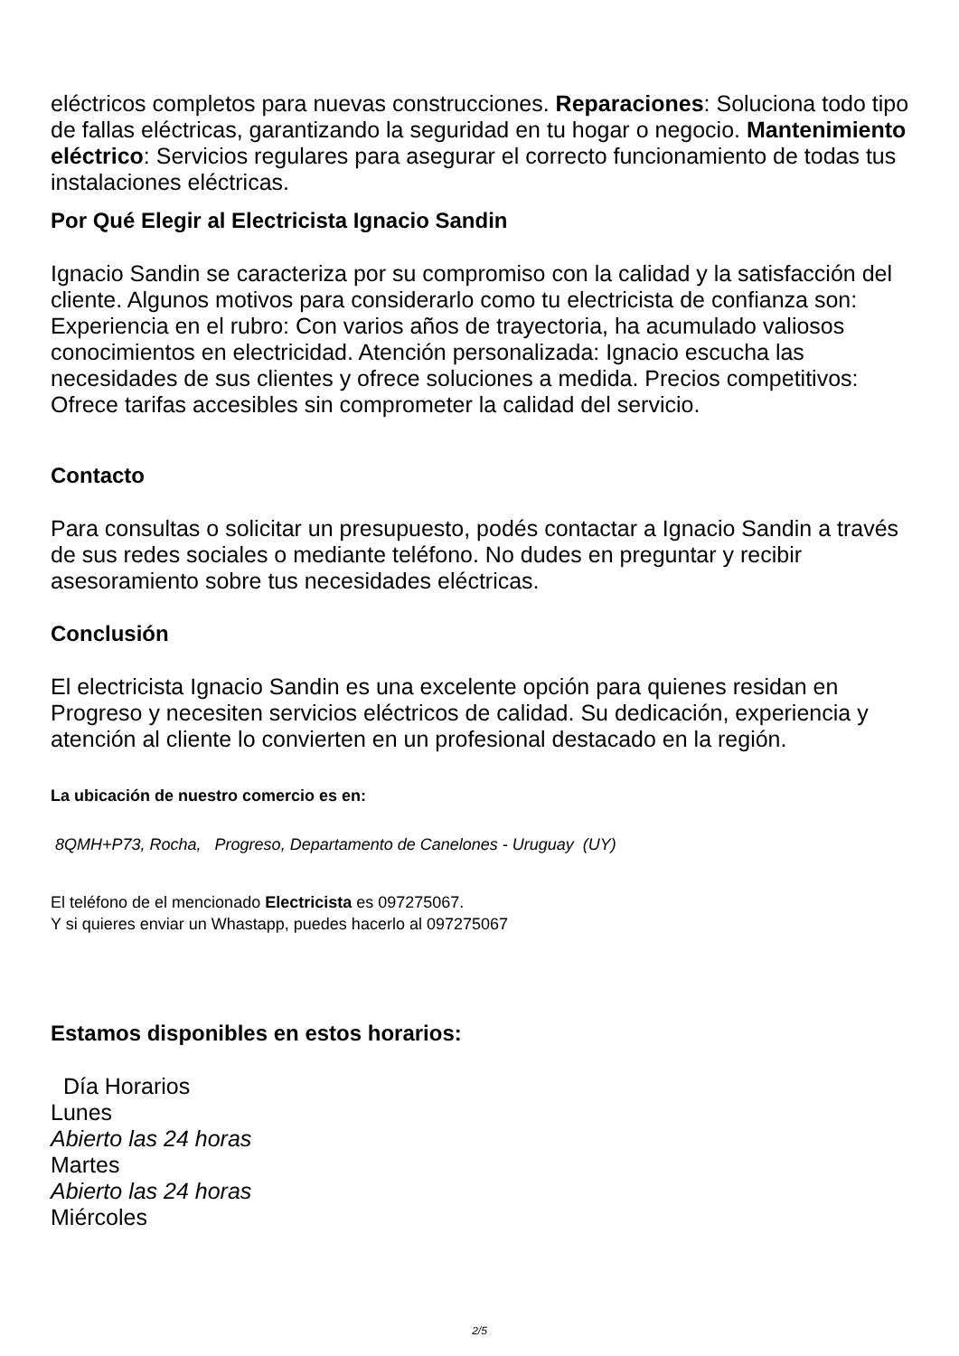eléctricos completos para nuevas construcciones. Reparaciones: Soluciona todo tipo de fallas eléctricas, garantizando la seguridad en tu hogar o negocio. Mantenimiento eléctrico: Servicios regulares para asegurar el correcto funcionamiento de todas tus instalaciones eléctricas.
Por Qué Elegir al Electricista Ignacio Sandin
Ignacio Sandin se caracteriza por su compromiso con la calidad y la satisfacción del cliente. Algunos motivos para considerarlo como tu electricista de confianza son:
Experiencia en el rubro: Con varios años de trayectoria, ha acumulado valiosos conocimientos en electricidad. Atención personalizada: Ignacio escucha las necesidades de sus clientes y ofrece soluciones a medida. Precios competitivos: Ofrece tarifas accesibles sin comprometer la calidad del servicio.
Contacto
Para consultas o solicitar un presupuesto, podés contactar a Ignacio Sandin a través de sus redes sociales o mediante teléfono. No dudes en preguntar y recibir asesoramiento sobre tus necesidades eléctricas.
Conclusión
El electricista Ignacio Sandin es una excelente opción para quienes residan en Progreso y necesiten servicios eléctricos de calidad. Su dedicación, experiencia y atención al cliente lo convierten en un profesional destacado en la región.
La ubicación de nuestro comercio es en:
8QMH+P73, Rocha, Progreso, Departamento de Canelones - Uruguay (UY)
El teléfono de el mencionado Electricista es 097275067.
Y si quieres enviar un Whastapp, puedes hacerlo al 097275067
Estamos disponibles en estos horarios:
Día Horarios
Lunes
Abierto las 24 horas
Martes
Abierto las 24 horas
Miércoles
2/5